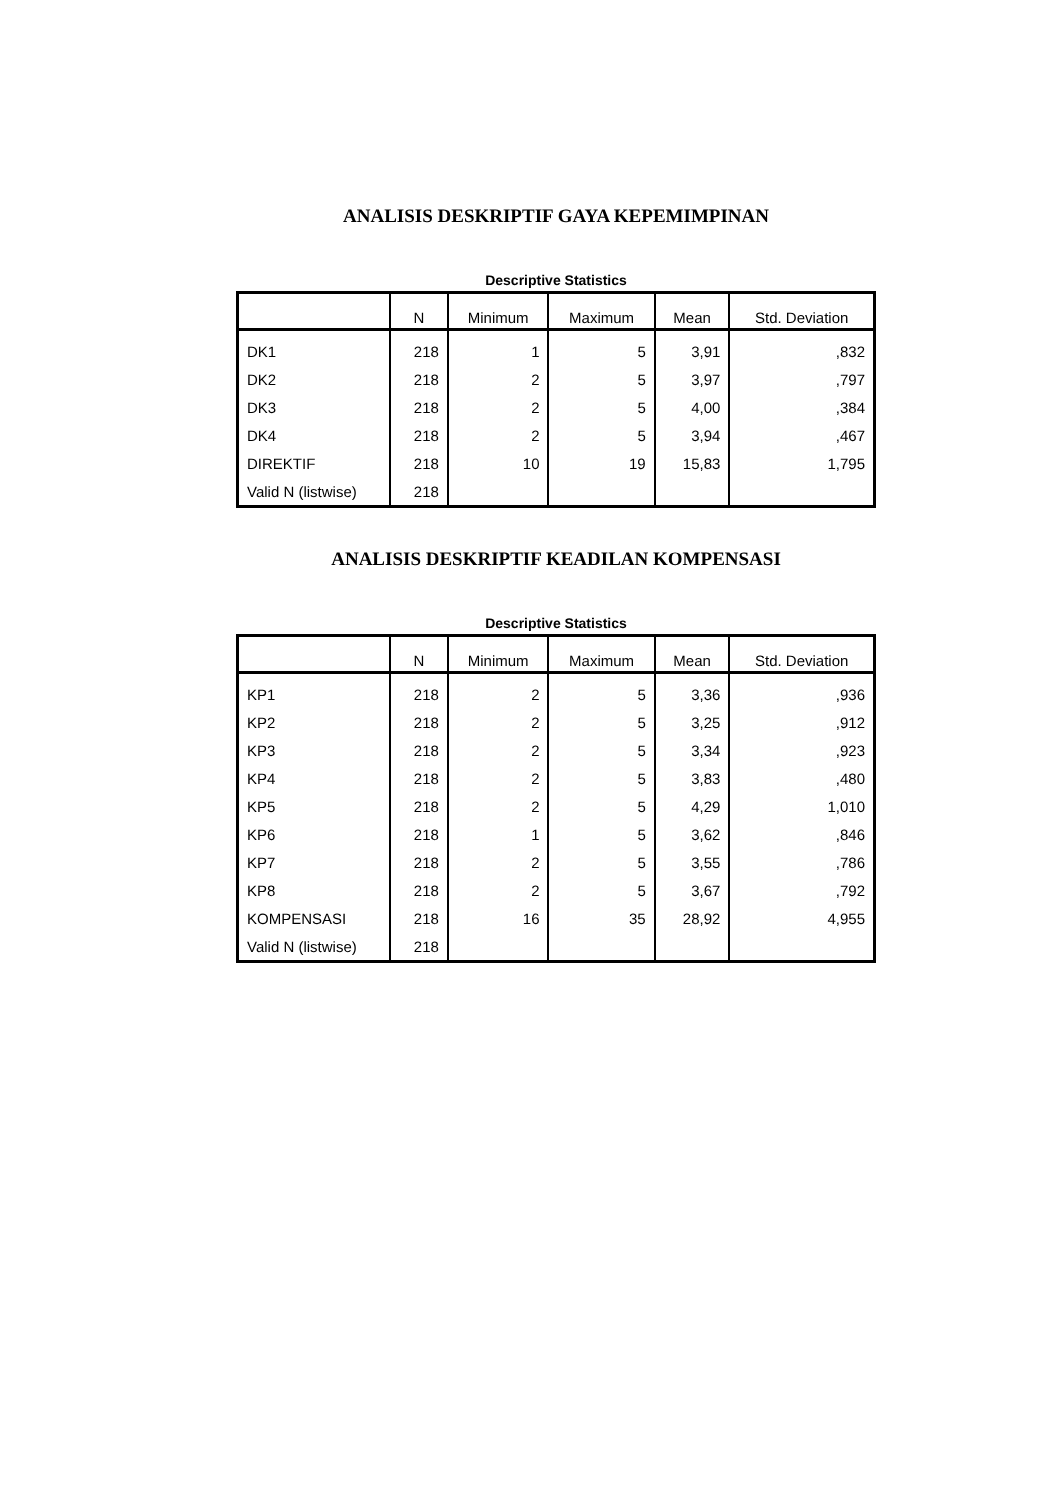ANALISIS DESKRIPTIF GAYA KEPEMIMPINAN
Descriptive Statistics
| | N | Minimum | Maximum | Mean | Std. Deviation |
| --- | --- | --- | --- | --- | --- |
| DK1 | 218 | 1 | 5 | 3,91 | ,832 |
| DK2 | 218 | 2 | 5 | 3,97 | ,797 |
| DK3 | 218 | 2 | 5 | 4,00 | ,384 |
| DK4 | 218 | 2 | 5 | 3,94 | ,467 |
| DIREKTIF | 218 | 10 | 19 | 15,83 | 1,795 |
| Valid N (listwise) | 218 | | | | |
ANALISIS DESKRIPTIF KEADILAN KOMPENSASI
Descriptive Statistics
| | N | Minimum | Maximum | Mean | Std. Deviation |
| --- | --- | --- | --- | --- | --- |
| KP1 | 218 | 2 | 5 | 3,36 | ,936 |
| KP2 | 218 | 2 | 5 | 3,25 | ,912 |
| KP3 | 218 | 2 | 5 | 3,34 | ,923 |
| KP4 | 218 | 2 | 5 | 3,83 | ,480 |
| KP5 | 218 | 2 | 5 | 4,29 | 1,010 |
| KP6 | 218 | 1 | 5 | 3,62 | ,846 |
| KP7 | 218 | 2 | 5 | 3,55 | ,786 |
| KP8 | 218 | 2 | 5 | 3,67 | ,792 |
| KOMPENSASI | 218 | 16 | 35 | 28,92 | 4,955 |
| Valid N (listwise) | 218 | | | | |